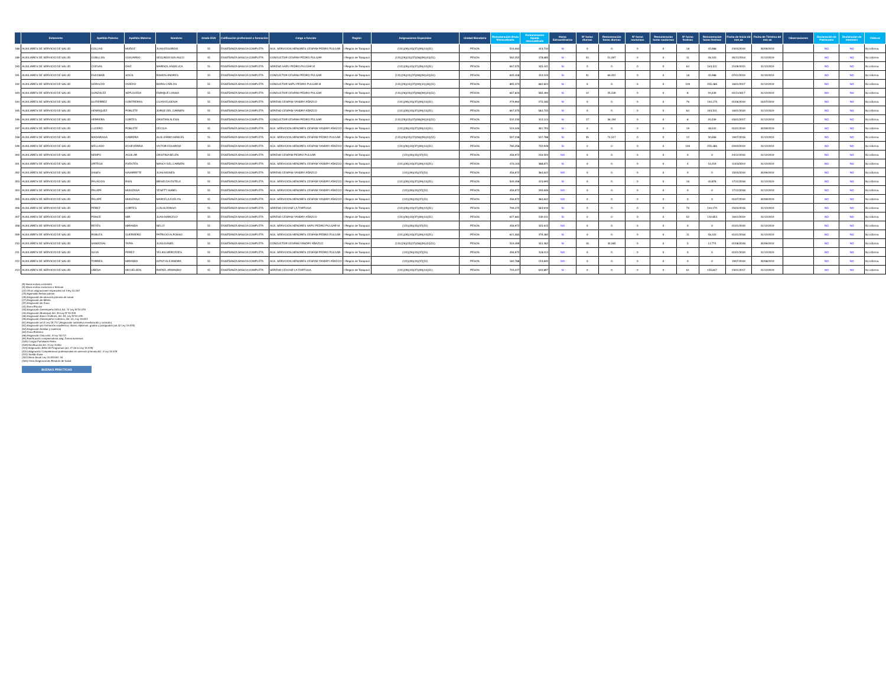| | Estamento | Apellido Paterno | Apellido Materno | Nombres | Grado EUS | Calificación profesional o formación | Cargo o función | Región | Asignaciones Especiales | Unidad Monetaria | Remuneración Bruta Mensualizada | Remuneración líquida mensualizada | Horas Extraordinarias | Nº horas diurnas | Remuneración horas diurnas | Nº horas nocturnas | Remuneración horas nocturnas | Nº horas festivas | Remuneración horas festivas | Fecha de Inicio dd mm aa | Fecha de Término dd mm aa | Observaciones | Declaración de Patrimonio | Declaración de Intereses | Viáticos |
| --- | --- | --- | --- | --- | --- | --- | --- | --- | --- | --- | --- | --- | --- | --- | --- | --- | --- | --- | --- | --- | --- | --- | --- | --- | --- |
| 188 | AUXILIARES DE SERVICIO DE SALUD | COLLAO | MUÑOZ | JUAN EDGARDO | 15 | ENSEÑANZA BASICA COMPLETA | AUX. SERVICIOS MENORES CESFAM PEDRO PULGAR | I Región de Tarapacá | (131)(26)(43)(37)(09)(44)(51) | PESOS | 516,064 | 443,734 | SI | 0 | 0 | 0 | 0 | 18 | 45,988 | 23/04/2019 | 30/09/2019 | | NO | NO | No informa |
| 189 | AUXILIARES DE SERVICIO DE SALUD | CUBILLOS | GUAJARDO | SEGUNDO NOLASCO | 15 | ENSEÑANZA BASICA COMPLETA | CONDUCTOR CESFAM PEDRO PULGAR | I Región de Tarapacá | (131)(26)(43)(37)(08)(09)(44)(51) | PESOS | 562,252 | 478,685 | SI | 24 | 51,097 | 0 | 0 | 11 | 28,103 | 26/11/2018 | 31/12/2019 | | NO | NO | No informa |
| 190 | AUXILIARES DE SERVICIO DE SALUD | CUEVAS | DIAZ | MARISOL ANGELICA | 15 | ENSEÑANZA BASICA COMPLETA | SERENO SAPU PEDRO PULGAR M | I Región de Tarapacá | (131)(26)(43)(37)(09)(44)(51) | PESOS | 667,075 | 345,441 | SI | 0 | 0 | 0 | 0 | 64 | 163,511 | 21/09/2015 | 31/12/2019 | | NO | NO | No informa |
| 191 | AUXILIARES DE SERVICIO DE SALUD | ESCOBAR | SOLIS | RAMON ANDRES | 15 | ENSEÑANZA BASICA COMPLETA | CONDUCTOR CESFAM PEDRO PULGAR | I Región de Tarapacá | (131)(26)(43)(37)(08)(09)(44)(51) | PESOS | 605,408 | 443,103 | SI | 31 | 66,001 | 0 | 0 | 18 | 45,988 | 07/01/2019 | 31/10/2019 | | NO | NO | No informa |
| 192 | AUXILIARES DE SERVICIO DE SALUD | GERALDO | OVIEDO | BORIS CARLOS | 15 | ENSEÑANZA BASICA COMPLETA | CONDUCTOR SAPU PEDRO PULGAR M | I Región de Tarapacá | (131)(26)(43)(37)(09)(44)(46)(51) | PESOS | 895,373 | 682,824 | SI | 0 | 0 | 0 | 0 | 100 | 255,486 | 16/01/2017 | 31/12/2019 | | NO | NO | No informa |
| 193 | AUXILIARES DE SERVICIO DE SALUD | GONZALEZ | SEPULVEDA | ENRIQUE LONSO | 15 | ENSEÑANZA BASICA COMPLETA | CONDUCTOR CESFAM PEDRO PULGAR | I Región de Tarapacá | (131)(26)(43)(37)(08)(09)(44)(51) | PESOS | 667,820 | 585,490 | SI | 12 | 25,549 | 0 | 0 | 8 | 20,439 | 02/11/2017 | 31/12/2019 | | NO | NO | No informa |
| 194 | AUXILIARES DE SERVICIO DE SALUD | GUTIERREZ | CONTRERAS | LILIAN EUGENIA | 15 | ENSEÑANZA BASICA COMPLETA | SERENO CESFAM YANDRY AÑAZCO | I Región de Tarapacá | (131)(26)(43)(37)(09)(44)(51) | PESOS | 279,962 | 275,185 | SI | 0 | 0 | 0 | 0 | 76 | 194,170 | 01/06/2019 | 16/07/2019 | | NO | NO | No informa |
| 195 | AUXILIARES DE SERVICIO DE SALUD | HENRIQUEZ | POBLETE | JORGE DEL CARMEN | 15 | ENSEÑANZA BASICA COMPLETA | SERENO CESFAM YANDRY AÑAZCO | I Región de Tarapacá | (131)(26)(43)(37)(09)(44)(51) | PESOS | 667,075 | 584,745 | SI | 0 | 0 | 0 | 0 | 64 | 163,511 | 16/01/2019 | 31/12/2019 | | NO | NO | No informa |
| 196 | AUXILIARES DE SERVICIO DE SALUD | HERRERA | CORTES | CRISTIAN ALEXIS | 15 | ENSEÑANZA BASICA COMPLETA | CONDUCTOR CESFAM PEDRO PULGAR | I Región de Tarapacá | (131)(26)(43)(37)(08)(09)(44)(51) | PESOS | 532,230 | 312,144 | SI | 17 | 36,194 | 0 | 0 | 8 | 20,439 | 03/01/2017 | 31/12/2019 | | NO | NO | No informa |
| 197 | AUXILIARES DE SERVICIO DE SALUD | LUCERO | POBLETE | CECILIA | 15 | ENSEÑANZA BASICA COMPLETA | AUX. SERVICIOS MENORES CESFAM YANDRY AÑAZCO | I Región de Tarapacá | (131)(26)(43)(37)(09)(44)(51) | PESOS | 519,346 | 361,793 | SI | 0 | 0 | 0 | 0 | 19 | 48,542 | 01/01/2019 | 30/09/2019 | | NO | NO | No informa |
| 198 | AUXILIARES DE SERVICIO DE SALUD | MADARIAGA | CABRERA | GUILLERMO MANUEL | 15 | ENSEÑANZA BASICA COMPLETA | AUX. SERVICIOS MENORES CESFAM PEDRO PULGAR | I Región de Tarapacá | (131)(26)(43)(37)(08)(09)(44)(51) | PESOS | 597,238 | 507,788 | SI | 35 | 74,517 | 0 | 0 | 12 | 30,658 | 19/07/2018 | 31/12/2019 | | NO | NO | No informa |
| 199 | AUXILIARES DE SERVICIO DE SALUD | MELLADO | ECHEVERRIA | VICTOR EDUARDO | 15 | ENSEÑANZA BASICA COMPLETA | AUX. SERVICIOS MENORES CESFAM YANDRY AÑAZCO | I Región de Tarapacá | (131)(26)(43)(37)(09)(44)(51) | PESOS | 785,258 | 702,928 | SI | 0 | 0 | 0 | 0 | 100 | 255,486 | 02/03/2019 | 31/12/2019 | | NO | NO | No informa |
| 200 | AUXILIARES DE SERVICIO DE SALUD | NEMPU | AGUILAR | CRISTINA BELEN | 15 | ENSEÑANZA BASICA COMPLETA | SERENO CESFAM PEDRO PULGAR | I Región de Tarapacá | (131)(26)(43)(37)(51) | PESOS | 456,972 | 246,593 | NO | 0 | 0 | 0 | 0 | 0 | 0 | 24/12/2016 | 31/12/2019 | | NO | NO | No informa |
| 201 | AUXILIARES DE SERVICIO DE SALUD | ORTEGA | FUENTES | NANCY DEL CARMEN | 15 | ENSEÑANZA BASICA COMPLETA | AUX. SERVICIOS MENORES CESFAM YANDRY AÑAZCO | I Región de Tarapacá | (131)(26)(43)(37)(09)(44)(51) | PESOS | 470,103 | 388,871 | SI | 0 | 0 | 0 | 0 | 4 | 10,219 | 11/03/2019 | 31/12/2019 | | NO | NO | No informa |
| 202 | AUXILIARES DE SERVICIO DE SALUD | OSSES | NAVARRETE | JUAN MOISES | 15 | ENSEÑANZA BASICA COMPLETA | SERENO CESFAM YANDRY AÑAZCO | I Región de Tarapacá | (131)(26)(43)(37)(51) | PESOS | 456,972 | 384,642 | NO | 0 | 0 | 0 | 0 | 0 | 0 | 15/03/2019 | 30/09/2019 | | NO | NO | No informa |
| 203 | AUXILIARES DE SERVICIO DE SALUD | PALACIOS | RIOS | BRISELDA ESTELA | 15 | ENSEÑANZA BASICA COMPLETA | AUX. SERVICIOS MENORES CESFAM YANDRY AÑAZCO | I Región de Tarapacá | (131)(26)(43)(37)(09)(44)(51) | PESOS | 509,498 | 423,995 | SI | 0 | 0 | 0 | 0 | 16 | 40,878 | 17/12/2018 | 31/12/2019 | | NO | NO | No informa |
| 204 | AUXILIARES DE SERVICIO DE SALUD | PALAPE | MUNIZAGA | YESETT ISABEL | 15 | ENSEÑANZA BASICA COMPLETA | AUX. SERVICIOS MENORES CESFAM YANDRY AÑAZCO | I Región de Tarapacá | (131)(26)(43)(37)(51) | PESOS | 456,972 | 295,646 | NO | 0 | 0 | 0 | 0 | 0 | 0 | 17/12/2018 | 31/12/2019 | | NO | NO | No informa |
| 205 | AUXILIARES DE SERVICIO DE SALUD | PALAPE | MUNIZAGA | MARCELA EVELYN | 15 | ENSEÑANZA BASICA COMPLETA | AUX. SERVICIOS MENORES CESFAM YANDRY AÑAZCO | I Región de Tarapacá | (131)(26)(43)(37)(51) | PESOS | 456,972 | 384,642 | NO | 0 | 0 | 0 | 0 | 0 | 0 | 01/07/2019 | 30/09/2019 | | NO | NO | No informa |
| 206 | AUXILIARES DE SERVICIO DE SALUD | PEREZ | CORTES | LUIS ALFONSO | 15 | ENSEÑANZA BASICA COMPLETA | SERENO CECOSF LA TORTUGA | I Región de Tarapacá | (131)(26)(43)(37)(09)(44)(51) | PESOS | 706,470 | 583,919 | SI | 0 | 0 | 0 | 0 | 76 | 194,170 | 25/04/2018 | 31/12/2019 | | NO | NO | No informa |
| 207 | AUXILIARES DE SERVICIO DE SALUD | PONCE | MIR | JUAN MARCELO | 15 | ENSEÑANZA BASICA COMPLETA | SERENO CESFAM YANDRY AÑAZCO | I Región de Tarapacá | (131)(26)(43)(37)(09)(44)(51) | PESOS | 627,681 | 549,311 | SI | 0 | 0 | 0 | 0 | 52 | 132,853 | 16/01/2019 | 31/12/2019 | | NO | NO | No informa |
| 208 | AUXILIARES DE SERVICIO DE SALUD | REYES | MIRANDA | NELLY | 15 | ENSEÑANZA BASICA COMPLETA | AUX. SERVICIOS MENORES SAPU PEDRO PULGAR M | I Región de Tarapacá | (131)(26)(43)(37)(51) | PESOS | 456,972 | 345,615 | NO | 0 | 0 | 0 | 0 | 0 | 0 | 01/01/2019 | 31/12/2019 | | NO | NO | No informa |
| 209 | AUXILIARES DE SERVICIO DE SALUD | ROBLES | GUERRERO | PATRICIO ALFONSO | 15 | ENSEÑANZA BASICA COMPLETA | AUX. SERVICIOS MENORES CESFAM PEDRO PULGAR | I Región de Tarapacá | (131)(26)(43)(37)(09)(44)(51) | PESOS | 621,083 | 379,482 | SI | 0 | 0 | 0 | 0 | 11 | 28,103 | 01/01/2018 | 31/12/2019 | | NO | NO | No informa |
| 210 | AUXILIARES DE SERVICIO DE SALUD | SANDOVAL | TAPIA | JUAN DANIEL | 15 | ENSEÑANZA BASICA COMPLETA | CONDUCTOR CESFAM YANDRY AÑAZCO | I Región de Tarapacá | (131)(26)(43)(37)(08)(09)(44)(51) | PESOS | 519,499 | 344,362 | SI | 16 | 34,065 | 0 | 0 | 5 | 12,774 | 01/08/2018 | 30/09/2019 | | NO | NO | No informa |
| 211 | AUXILIARES DE SERVICIO DE SALUD | SILVA | PEREZ | YELIKA MERCEDES | 15 | ENSEÑANZA BASICA COMPLETA | AUX. SERVICIOS MENORES CESFAM PEDRO PULGAR | I Región de Tarapacá | (131)(26)(43)(37)(51) | PESOS | 456,972 | 318,013 | NO | 0 | 0 | 0 | 0 | 0 | 0 | 01/01/2019 | 31/12/2019 | | NO | NO | No informa |
| 212 | AUXILIARES DE SERVICIO DE SALUD | TORRES | MIRANDA | GIPSY ALEJANDRA | 15 | ENSEÑANZA BASICA COMPLETA | AUX. SERVICIOS MENORES CESFAM YANDRY AÑAZCO | I Región de Tarapacá | (131)(26)(43)(37)(51) | PESOS | 182,788 | 153,840 | NO | 0 | 0 | 0 | 0 | 0 | 0 | 19/07/2019 | 30/08/2019 | | NO | NO | No informa |
| 213 | AUXILIARES DE SERVICIO DE SALUD | UBEDA | MICHELSEN | RAFAEL ARMANDO | 15 | ENSEÑANZA BASICA COMPLETA | SERENO CECOSF LA TORTUGA | I Región de Tarapacá | (131)(26)(43)(37)(09)(44)(51) | PESOS | 703,227 | 620,897 | SI | 0 | 0 | 0 | 0 | 61 | 155,847 | 23/01/2017 | 31/12/2019 | | NO | NO | No informa |
(8) Horas extras corrientes
(9) Horas extras nocturnas o festivas
(22) Otras asignaciones especiales art 3 ley 20.157
(23) Aguinaldo fiestas patrias
(26) Asignación de atención primaria de salud
(27) Asignación de Mérito
(37) Asignación de Zona
(41) Bono Escolar
(43) Asignación Desempeño Difícil, Art. 72 Ley N°19.378
(44) Asignación Municipal, Art. 45 Ley N°19.378
(46) Asignación Bono Choferes, Art. 84, Ley N°19.378.
(49) Asignación Desempeño Colectivo, Art. 01, Ley 19.813
(51) Asignación art.4 Ley 18.717 (Asignación sustitutiva movilización y colación)
(52) Asignación por formación académica, títulos, diplomas, grados y postgrados (art.42 Ley 19.378)
(54) Asignación familiar y maternal
(64) Zona Extrema
(66) Asignación Única Art. 4 Ley 18.717
(84) Bonificación compensatoria asig. Zonas extremas
(105) Cargas Familiares Retro
(108) Bonificación Art. 3 Ley 20250
(119) Asignación Jefes de Programas (art. 27 de la Ley 19.378)
(120) Asignación Competencias profesionales en atención primaria Art. 4 Ley 19.378
(131) Sueldo Base
(152) Bono Anual Ley 20.833 Art. 44
(159) Otras Asignaciones Estatuto de Salud
BUENAS PRÁCTICAS